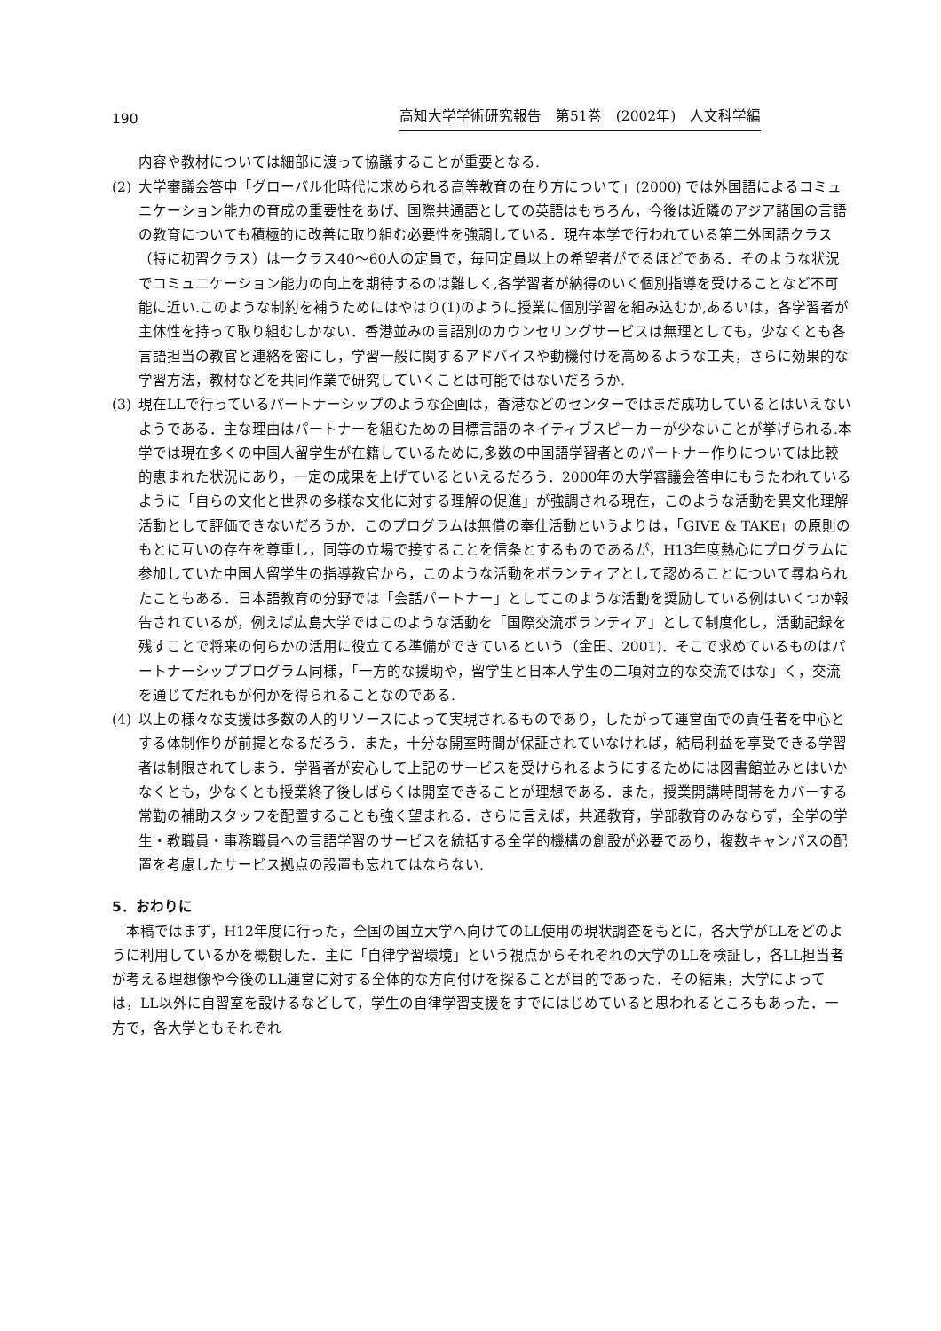190 高知大学学術研究報告　第51巻　(2002年)　人文科学編
内容や教材については細部に渡って協議することが重要となる.
(2) 大学審議会答申「グローバル化時代に求められる高等教育の在り方について」(2000) では外国語によるコミュニケーション能力の育成の重要性をあげ、国際共通語としての英語はもちろん，今後は近隣のアジア諸国の言語の教育についても積極的に改善に取り組む必要性を強調している．現在本学で行われている第二外国語クラス（特に初習クラス）は一クラス40〜60人の定員で，毎回定員以上の希望者がでるほどである．そのような状況でコミュニケーション能力の向上を期待するのは難しく,各学習者が納得のいく個別指導を受けることなど不可能に近い.このような制約を補うためにはやはり(1)のように授業に個別学習を組み込むか,あるいは，各学習者が主体性を持って取り組むしかない．香港並みの言語別のカウンセリングサービスは無理としても，少なくとも各言語担当の教官と連絡を密にし，学習一般に関するアドバイスや動機付けを高めるような工夫，さらに効果的な学習方法，教材などを共同作業で研究していくことは可能ではないだろうか.
(3) 現在LLで行っているパートナーシップのような企画は，香港などのセンターではまだ成功しているとはいえないようである．主な理由はパートナーを組むための目標言語のネイティブスピーカーが少ないことが挙げられる.本学では現在多くの中国人留学生が在籍しているために,多数の中国語学習者とのパートナー作りについては比較的恵まれた状況にあり，一定の成果を上げているといえるだろう．2000年の大学審議会答申にもうたわれているように「自らの文化と世界の多様な文化に対する理解の促進」が強調される現在，このような活動を異文化理解活動として評価できないだろうか．このプログラムは無償の奉仕活動というよりは，「GIVE & TAKE」の原則のもとに互いの存在を尊重し，同等の立場で接することを信条とするものであるが，H13年度熱心にプログラムに参加していた中国人留学生の指導教官から，このような活動をボランティアとして認めることについて尋ねられたこともある．日本語教育の分野では「会話パートナー」としてこのような活動を奨励している例はいくつか報告されているが，例えば広島大学ではこのような活動を「国際交流ボランティア」として制度化し，活動記録を残すことで将来の何らかの活用に役立てる準備ができているという（金田、2001)．そこで求めているものはパートナーシッププログラム同様，「一方的な援助や，留学生と日本人学生の二項対立的な交流ではな」く，交流を通じてだれもが何かを得られることなのである.
(4) 以上の様々な支援は多数の人的リソースによって実現されるものであり，したがって運営面での責任者を中心とする体制作りが前提となるだろう．また，十分な開室時間が保証されていなければ，結局利益を享受できる学習者は制限されてしまう．学習者が安心して上記のサービスを受けられるようにするためには図書館並みとはいかなくとも，少なくとも授業終了後しばらくは開室できることが理想である．また，授業開講時間帯をカバーする常勤の補助スタッフを配置することも強く望まれる．さらに言えば，共通教育，学部教育のみならず，全学の学生・教職員・事務職員への言語学習のサービスを統括する全学的機構の創設が必要であり，複数キャンパスの配置を考慮したサービス拠点の設置も忘れてはならない.
5．おわりに
本稿ではまず，H12年度に行った，全国の国立大学へ向けてのLL使用の現状調査をもとに，各大学がLLをどのように利用しているかを概観した．主に「自律学習環境」という視点からそれぞれの大学のLLを検証し，各LL担当者が考える理想像や今後のLL運営に対する全体的な方向付けを探ることが目的であった．その結果，大学によっては，LL以外に自習室を設けるなどして，学生の自律学習支援をすでにはじめていると思われるところもあった．一方で，各大学ともそれぞれ